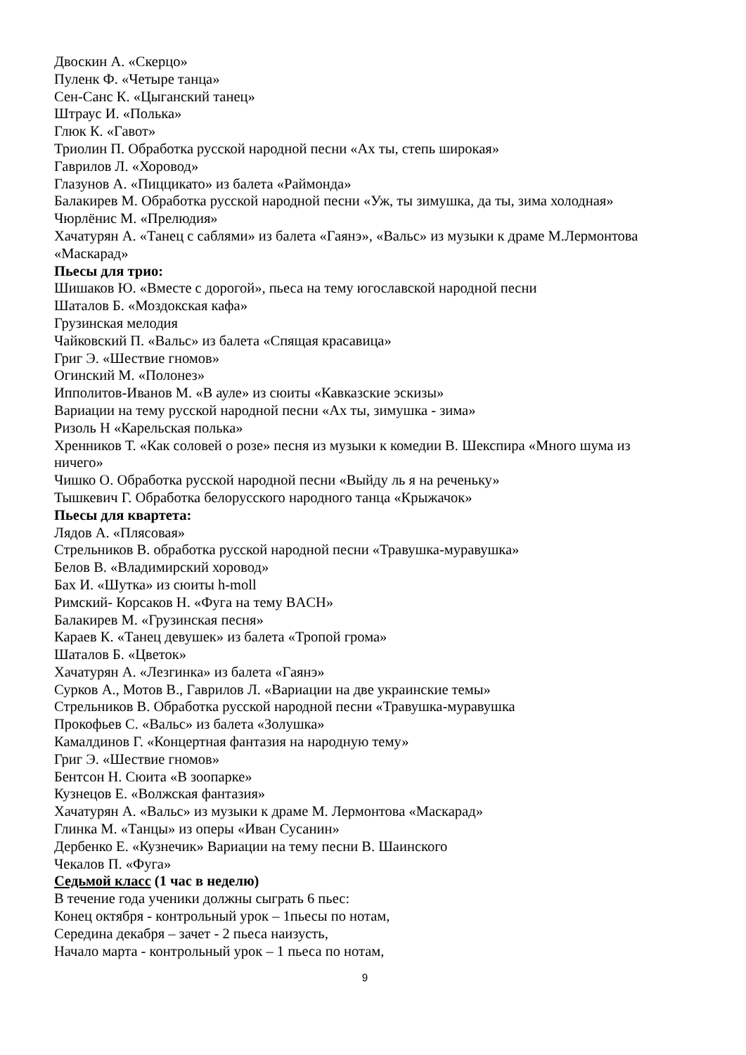Двоскин А. «Скерцо»
Пуленк Ф. «Четыре танца»
Сен-Санс К. «Цыганский танец»
Штраус И. «Полька»
Глюк К. «Гавот»
Триолин П. Обработка русской народной песни «Ах ты, степь широкая»
Гаврилов Л. «Хоровод»
Глазунов А. «Пиццикато» из балета «Раймонда»
Балакирев М. Обработка русской народной песни «Уж, ты зимушка, да ты, зима холодная»
Чюрлёнис М. «Прелюдия»
Хачатурян А. «Танец с саблями» из балета «Гаянэ», «Вальс» из музыки к драме М.Лермонтова «Маскарад»
Пьесы для трио:
Шишаков Ю. «Вместе с дорогой», пьеса на тему югославской народной песни
Шаталов Б. «Моздокская кафа»
Грузинская мелодия
Чайковский П. «Вальс» из балета «Спящая красавица»
Григ Э. «Шествие гномов»
Огинский М. «Полонез»
Ипполитов-Иванов М. «В ауле» из сюиты «Кавказские эскизы»
Вариации на тему русской народной песни «Ах ты, зимушка - зима»
Ризоль Н «Карельская полька»
Хренников Т. «Как соловей о розе» песня из музыки к комедии В. Шекспира «Много шума из ничего»
Чишко О. Обработка русской народной песни «Выйду ль я на реченьку»
Тышкевич Г. Обработка белорусского народного танца «Крыжачок»
Пьесы для квартета:
Лядов А. «Плясовая»
Стрельников В. обработка русской народной песни «Травушка-муравушка»
Белов В. «Владимирский хоровод»
Бах И. «Шутка» из сюиты h-moll
Римский- Корсаков Н. «Фуга на тему BACH»
Балакирев М. «Грузинская песня»
Караев К. «Танец девушек» из балета «Тропой грома»
Шаталов Б. «Цветок»
Хачатурян А. «Лезгинка» из балета «Гаянэ»
Сурков А., Мотов В., Гаврилов Л. «Вариации на две украинские темы»
Стрельников В. Обработка русской народной песни «Травушка-муравушка
Прокофьев С. «Вальс» из балета «Золушка»
Камалдинов Г. «Концертная фантазия на народную тему»
Григ Э. «Шествие гномов»
Бентсон Н. Сюита «В зоопарке»
Кузнецов Е. «Волжская фантазия»
Хачатурян А. «Вальс» из музыки к драме М. Лермонтова «Маскарад»
Глинка М. «Танцы» из оперы «Иван Сусанин»
Дербенко Е. «Кузнечик» Вариации на тему песни В. Шаинского
Чекалов П. «Фуга»
Седьмой класс (1 час в неделю)
В течение года ученики должны сыграть 6 пьес:
Конец октября - контрольный урок – 1пьесы по нотам,
Середина декабря – зачет - 2 пьеса наизусть,
Начало марта - контрольный урок – 1 пьеса по нотам,
9